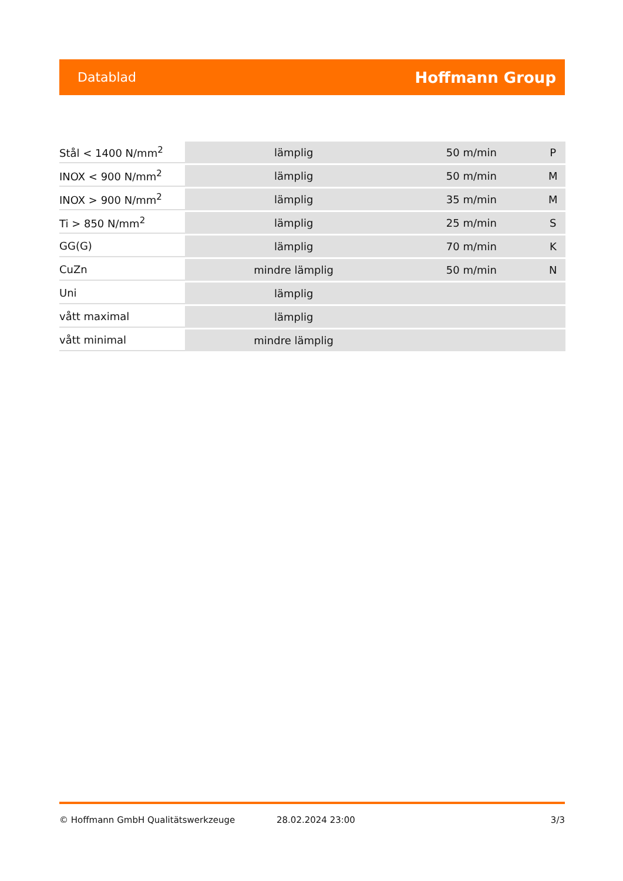Datablad Hoffmann Group
| Stål < 1400 N/mm<sup>2</sup> | lämplig | 50 m/min | P |
| INOX < 900 N/mm<sup>2</sup> | lämplig | 50 m/min | M |
| INOX > 900 N/mm<sup>2</sup> | lämplig | 35 m/min | M |
| Ti > 850 N/mm<sup>2</sup> | lämplig | 25 m/min | S |
| GG(G) | lämplig | 70 m/min | K |
| CuZn | mindre lämplig | 50 m/min | N |
| Uni | lämplig | | |
| vått maximal | lämplig | | |
| vått minimal | mindre lämplig | | |
© Hoffmann GmbH Qualitätswerkzeuge 28.02.2024 23:00 3/3